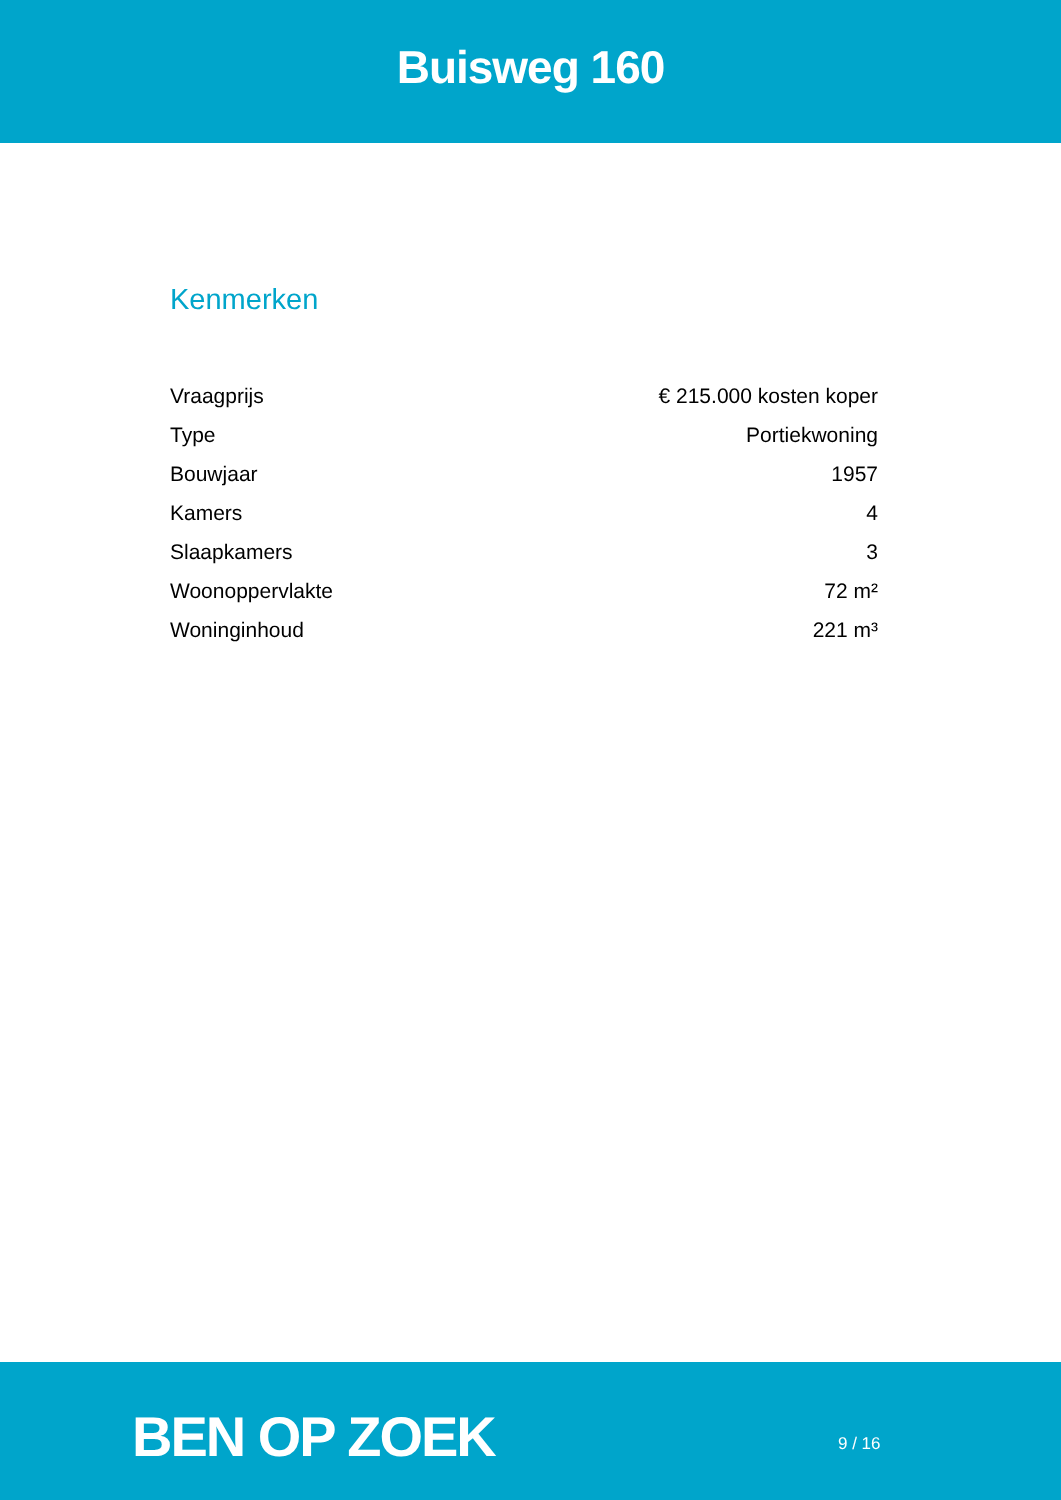Buisweg 160
Kenmerken
| Vraagprijs | € 215.000 kosten koper |
| Type | Portiekwoning |
| Bouwjaar | 1957 |
| Kamers | 4 |
| Slaapkamers | 3 |
| Woonoppervlakte | 72 m² |
| Woninginhoud | 221 m³ |
BEN OP ZOEK 9 / 16